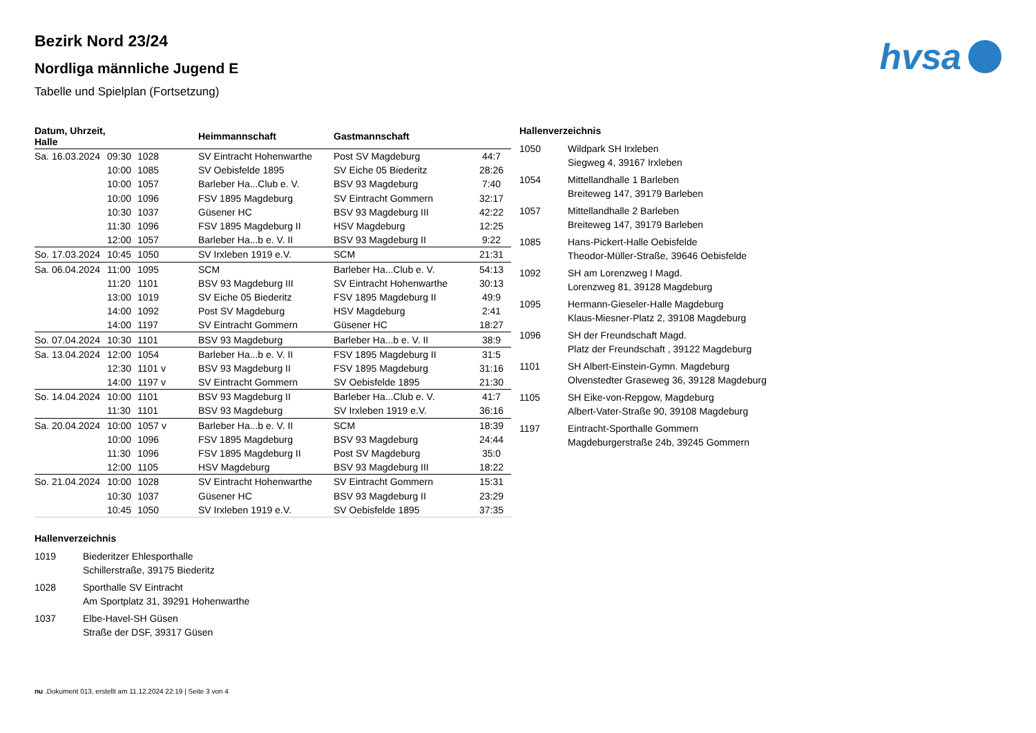hvsa
Bezirk Nord 23/24
Nordliga männliche Jugend E
Tabelle und Spielplan (Fortsetzung)
| Datum, Uhrzeit, Halle | | | Heimmannschaft | Gastmannschaft | |
| --- | --- | --- | --- | --- | --- |
| Sa. 16.03.2024 | 09:30 | 1028 | SV Eintracht Hohenwarthe | Post SV Magdeburg | 44:7 |
| | 10:00 | 1085 | SV Oebisfelde 1895 | SV Eiche 05 Biederitz | 28:26 |
| | 10:00 | 1057 | Barleber Ha...Club e. V. | BSV 93 Magdeburg | 7:40 |
| | 10:00 | 1096 | FSV 1895 Magdeburg | SV Eintracht Gommern | 32:17 |
| | 10:30 | 1037 | Güsener HC | BSV 93 Magdeburg III | 42:22 |
| | 11:30 | 1096 | FSV 1895 Magdeburg II | HSV Magdeburg | 12:25 |
| | 12:00 | 1057 | Barleber Ha...b e. V. II | BSV 93 Magdeburg II | 9:22 |
| So. 17.03.2024 | 10:45 | 1050 | SV Irxleben 1919 e.V. | SCM | 21:31 |
| Sa. 06.04.2024 | 11:00 | 1095 | SCM | Barleber Ha...Club e. V. | 54:13 |
| | 11:20 | 1101 | BSV 93 Magdeburg III | SV Eintracht Hohenwarthe | 30:13 |
| | 13:00 | 1019 | SV Eiche 05 Biederitz | FSV 1895 Magdeburg II | 49:9 |
| | 14:00 | 1092 | Post SV Magdeburg | HSV Magdeburg | 2:41 |
| | 14:00 | 1197 | SV Eintracht Gommern | Güsener HC | 18:27 |
| So. 07.04.2024 | 10:30 | 1101 | BSV 93 Magdeburg | Barleber Ha...b e. V. II | 38:9 |
| Sa. 13.04.2024 | 12:00 | 1054 | Barleber Ha...b e. V. II | FSV 1895 Magdeburg II | 31:5 |
| | 12:30 | 1101 v | BSV 93 Magdeburg II | FSV 1895 Magdeburg | 31:16 |
| | 14:00 | 1197 v | SV Eintracht Gommern | SV Oebisfelde 1895 | 21:30 |
| So. 14.04.2024 | 10:00 | 1101 | BSV 93 Magdeburg II | Barleber Ha...Club e. V. | 41:7 |
| | 11:30 | 1101 | BSV 93 Magdeburg | SV Irxleben 1919 e.V. | 36:16 |
| Sa. 20.04.2024 | 10:00 | 1057 v | Barleber Ha...b e. V. II | SCM | 18:39 |
| | 10:00 | 1096 | FSV 1895 Magdeburg | BSV 93 Magdeburg | 24:44 |
| | 11:30 | 1096 | FSV 1895 Magdeburg II | Post SV Magdeburg | 35:0 |
| | 12:00 | 1105 | HSV Magdeburg | BSV 93 Magdeburg III | 18:22 |
| So. 21.04.2024 | 10:00 | 1028 | SV Eintracht Hohenwarthe | SV Eintracht Gommern | 15:31 |
| | 10:30 | 1037 | Güsener HC | BSV 93 Magdeburg II | 23:29 |
| | 10:45 | 1050 | SV Irxleben 1919 e.V. | SV Oebisfelde 1895 | 37:35 |
Hallenverzeichnis
1019 Biederitzer Ehlesporthalle
Schillerstraße, 39175 Biederitz
1028 Sporthalle SV Eintracht
Am Sportplatz 31, 39291 Hohenwarthe
1037 Elbe-Havel-SH Güsen
Straße der DSF, 39317 Güsen
Hallenverzeichnis
1050 Wildpark SH Irxleben
Siegweg 4, 39167 Irxleben
1054 Mittellandhalle 1 Barleben
Breiteweg 147, 39179 Barleben
1057 Mittellandhalle 2 Barleben
Breiteweg 147, 39179 Barleben
1085 Hans-Pickert-Halle Oebisfelde
Theodor-Müller-Straße, 39646 Oebisfelde
1092 SH am Lorenzweg I Magd.
Lorenzweg 81, 39128 Magdeburg
1095 Hermann-Gieseler-Halle Magdeburg
Klaus-Miesner-Platz 2, 39108 Magdeburg
1096 SH der Freundschaft Magd.
Platz der Freundschaft , 39122 Magdeburg
1101 SH Albert-Einstein-Gymn. Magdeburg
Olvenstedter Graseweg 36, 39128 Magdeburg
1105 SH Eike-von-Repgow, Magdeburg
Albert-Vater-Straße 90, 39108 Magdeburg
1197 Eintracht-Sporthalle Gommern
Magdeburgerstraße 24b, 39245 Gommern
nu .Dokument 013, erstellt am 11.12.2024 22:19 | Seite 3 von 4